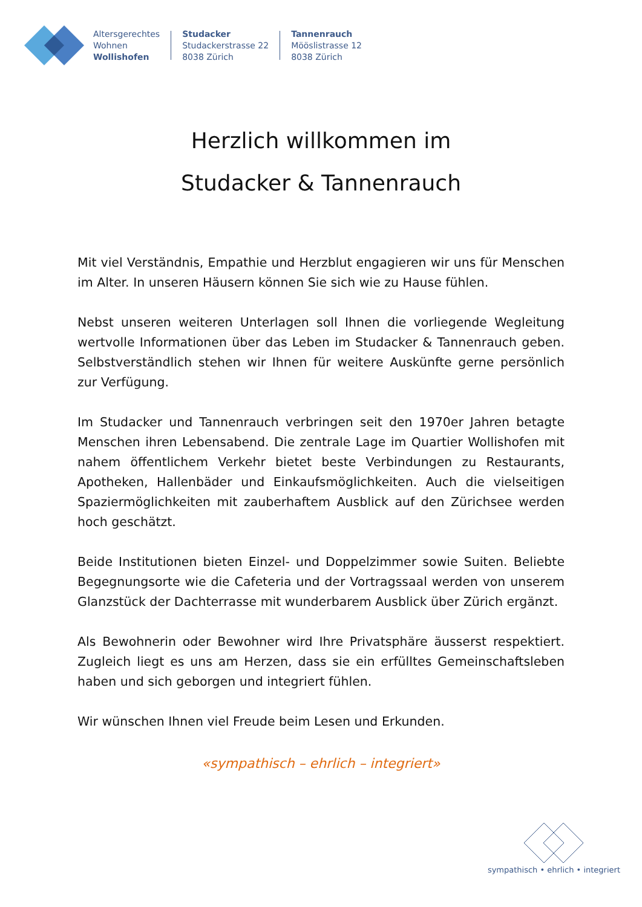Altersgerechtes
Wohnen
Wollishofen
Studacker
Studackerstrasse 22
8038 Zürich
Tannenrauch
Mööslistrasse 12
8038 Zürich
Herzlich willkommen im
Studacker & Tannenrauch
Mit viel Verständnis, Empathie und Herzblut engagieren wir uns für Menschen im Alter. In unseren Häusern können Sie sich wie zu Hause fühlen.
Nebst unseren weiteren Unterlagen soll Ihnen die vorliegende Wegleitung wertvolle Informationen über das Leben im Studacker & Tannenrauch geben. Selbstverständlich stehen wir Ihnen für weitere Auskünfte gerne persönlich zur Verfügung.
Im Studacker und Tannenrauch verbringen seit den 1970er Jahren betagte Menschen ihren Lebensabend. Die zentrale Lage im Quartier Wollishofen mit nahem öffentlichem Verkehr bietet beste Verbindungen zu Restaurants, Apotheken, Hallenbäder und Einkaufsmöglichkeiten. Auch die vielseitigen Spaziermöglichkeiten mit zauberhaftem Ausblick auf den Zürichsee werden hoch geschätzt.
Beide Institutionen bieten Einzel- und Doppelzimmer sowie Suiten. Beliebte Begegnungsorte wie die Cafeteria und der Vortragssaal werden von unserem Glanzstück der Dachterrasse mit wunderbarem Ausblick über Zürich ergänzt.
Als Bewohnerin oder Bewohner wird Ihre Privatsphäre äusserst respektiert. Zugleich liegt es uns am Herzen, dass sie ein erfülltes Gemeinschaftsleben haben und sich geborgen und integriert fühlen.
Wir wünschen Ihnen viel Freude beim Lesen und Erkunden.
«sympathisch – ehrlich – integriert»
sympathisch • ehrlich • integriert